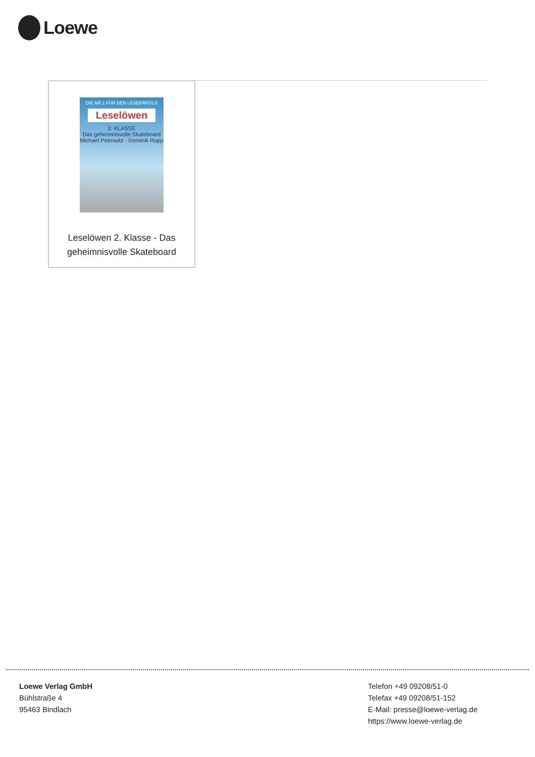Loewe
DIE NR.1 FÜR DEN LESEERFOLG
Leselöwen
2. KLASSE
Das geheimnisvolle Skateboard
Michael Petrowitz · Dominik Rupp
Leselöwen 2. Klasse - Das
geheimnisvolle Skateboard
Loewe Verlag GmbH
Bühlstraße 4
95463 Bindlach
Telefon +49 09208/51-0
Telefax +49 09208/51-152
E-Mail: presse@loewe-verlag.de
https://www.loewe-verlag.de